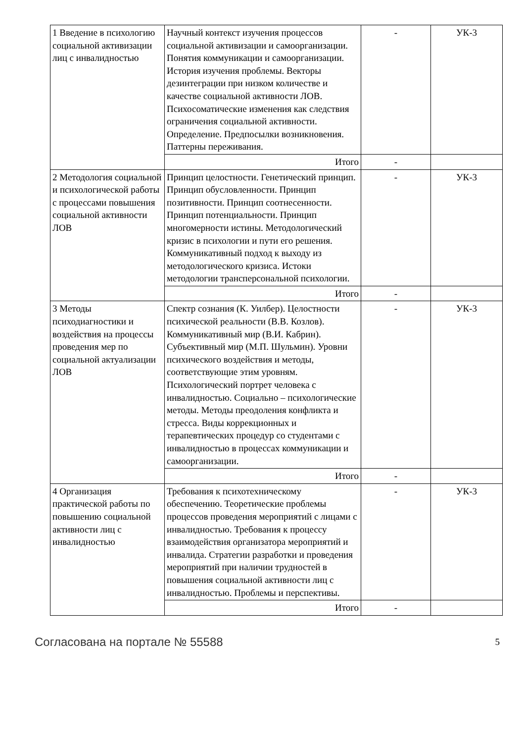| 1 Введение в психологию социальной активизации лиц с инвалидностью | Научный контекст изучения процессов социальной активизации и самоорганизации. Понятия коммуникации и самоорганизации. История изучения проблемы. Векторы дезинтеграции при низком количестве и качестве социальной активности ЛОВ. Психосоматические изменения как следствия ограничения социальной активности. Определение. Предпосылки возникновения. Паттерны переживания. | - | УК-3 |
| | Итого | - | |
| 2 Методология социальной и психологической работы с процессами повышения социальной активности ЛОВ | Принцип целостности. Генетический принцип. Принцип обусловленности. Принцип позитивности. Принцип соотнесенности. Принцип потенциальности. Принцип многомерности истины. Методологический кризис в психологии и пути его решения. Коммуникативный подход к выходу из методологического кризиса. Истоки методологии трансперсональной психологии. | - | УК-3 |
| | Итого | - | |
| 3 Методы психодиагностики и воздействия на процессы проведения мер по социальной актуализации ЛОВ | Спектр сознания (К. Уилбер). Целостности психической реальности (В.В. Козлов). Коммуникативный мир (В.И. Кабрин). Субъективный мир (М.П. Шульмин). Уровни психического воздействия и методы, соответствующие этим уровням. Психологический портрет человека с инвалидностью. Социально – психологические методы. Методы преодоления конфликта и стресса. Виды коррекционных и терапевтических процедур со студентами с инвалидностью в процессах коммуникации и самоорганизации. | - | УК-3 |
| | Итого | - | |
| 4 Организация практической работы по повышению социальной активности лиц с инвалидностью | Требования к психотехническому обеспечению. Теоретические проблемы процессов проведения мероприятий с лицами с инвалидностью. Требования к процессу взаимодействия организатора мероприятий и инвалида. Стратегии разработки и проведения мероприятий при наличии трудностей в повышения социальной активности лиц с инвалидностью. Проблемы и перспективы. | - | УК-3 |
| | Итого | - | |
Согласована на портале № 55588 5